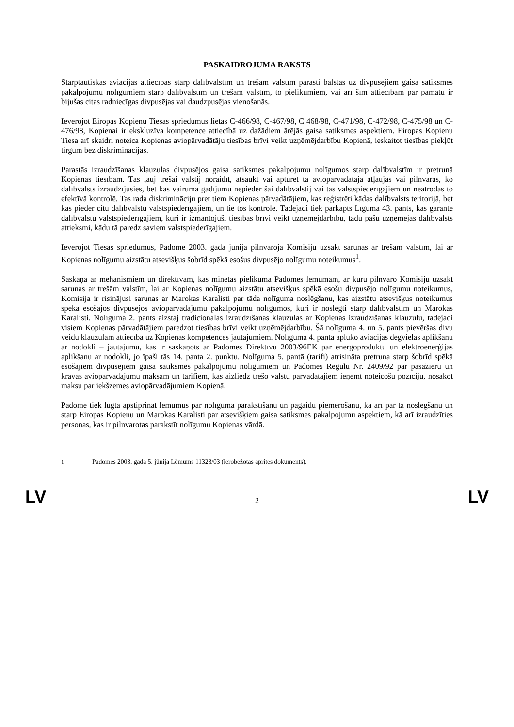PASKAIDROJUMA RAKSTS
Starptautiskās aviācijas attiecības starp dalībvalstīm un trešām valstīm parasti balstās uz divpusējiem gaisa satiksmes pakalpojumu nolīgumiem starp dalībvalstīm un trešām valstīm, to pielikumiem, vai arī šīm attiecībām par pamatu ir bijušas citas radniecīgas divpusējas vai daudzpusējas vienošanās.
Ievērojot Eiropas Kopienu Tiesas spriedumus lietās C-466/98, C-467/98, C 468/98, C-471/98, C-472/98, C-475/98 un C-476/98, Kopienai ir ekskluzīva kompetence attiecībā uz dažādiem ārējās gaisa satiksmes aspektiem. Eiropas Kopienu Tiesa arī skaidri noteica Kopienas aviopārvadātāju tiesības brīvi veikt uzņēmējdarbību Kopienā, ieskaitot tiesības piekļūt tirgum bez diskriminācijas.
Parastās izraudzīšanas klauzulas divpusējos gaisa satiksmes pakalpojumu nolīgumos starp dalībvalstīm ir pretrunā Kopienas tiesībām. Tās ļauj trešai valstij noraidīt, atsaukt vai apturēt tā aviopārvadātāja atļaujas vai pilnvaras, ko dalībvalsts izraudzījusies, bet kas vairumā gadījumu nepieder šai dalībvalstij vai tās valstspiederīgajiem un neatrodas to efektīvā kontrolē. Tas rada diskrimināciju pret tiem Kopienas pārvadātājiem, kas reģistrēti kādas dalībvalsts teritorijā, bet kas pieder citu dalībvalstu valstspiederīgajiem, un tie tos kontrolē. Tādējādi tiek pārkāpts Līguma 43. pants, kas garantē dalībvalstu valstspiederīgajiem, kuri ir izmantojuši tiesības brīvi veikt uzņēmējdarbību, tādu pašu uzņēmējas dalībvalsts attieksmi, kādu tā paredz saviem valstspiederīgajiem.
Ievērojot Tiesas spriedumus, Padome 2003. gada jūnijā pilnvaroja Komisiju uzsākt sarunas ar trešām valstīm, lai ar Kopienas nolīgumu aizstātu atsevišķus šobrīd spēkā esošus divpusējo nolīgumu noteikumus<sup>1</sup>.
Saskaņā ar mehānismiem un direktīvām, kas minētas pielikumā Padomes lēmumam, ar kuru pilnvaro Komisiju uzsākt sarunas ar trešām valstīm, lai ar Kopienas nolīgumu aizstātu atsevišķus spēkā esošu divpusējo nolīgumu noteikumus, Komisija ir risinājusi sarunas ar Marokas Karalisti par tāda nolīguma noslēgšanu, kas aizstātu atsevišķus noteikumus spēkā esošajos divpusējos aviopārvadājumu pakalpojumu nolīgumos, kuri ir noslēgti starp dalībvalstīm un Marokas Karalisti. Nolīguma 2. pants aizstāj tradicionālās izraudzīšanas klauzulas ar Kopienas izraudzīšanas klauzulu, tādējādi visiem Kopienas pārvadātājiem paredzot tiesības brīvi veikt uzņēmējdarbību. Šā nolīguma 4. un 5. pants pievēršas divu veidu klauzulām attiecībā uz Kopienas kompetences jautājumiem. Nolīguma 4. pantā aplūko aviācijas degvielas aplikšanu ar nodokli – jautājumu, kas ir saskaņots ar Padomes Direktīvu 2003/96EK par energoproduktu un elektroenerģijas aplikšanu ar nodokli, jo īpaši tās 14. panta 2. punktu. Nolīguma 5. pantā (tarifi) atrisināta pretruna starp šobrīd spēkā esošajiem divpusējiem gaisa satiksmes pakalpojumu nolīgumiem un Padomes Regulu Nr. 2409/92 par pasažieru un kravas aviopārvadājumu maksām un tarifiem, kas aizliedz trešo valstu pārvadātājiem ieņemt noteicošu pozīciju, nosakot maksu par iekšzemes aviopārvadājumiem Kopienā.
Padome tiek lūgta apstiprināt lēmumus par nolīguma parakstīšanu un pagaidu piemērošanu, kā arī par tā noslēgšanu un starp Eiropas Kopienu un Marokas Karalisti par atsevišķiem gaisa satiksmes pakalpojumu aspektiem, kā arī izraudzīties personas, kas ir pilnvarotas parakstīt nolīgumu Kopienas vārdā.
<sup>1</sup> Padomes 2003. gada 5. jūnija Lēmums 11323/03 (ierobežotas aprites dokuments).
LV 2 LV